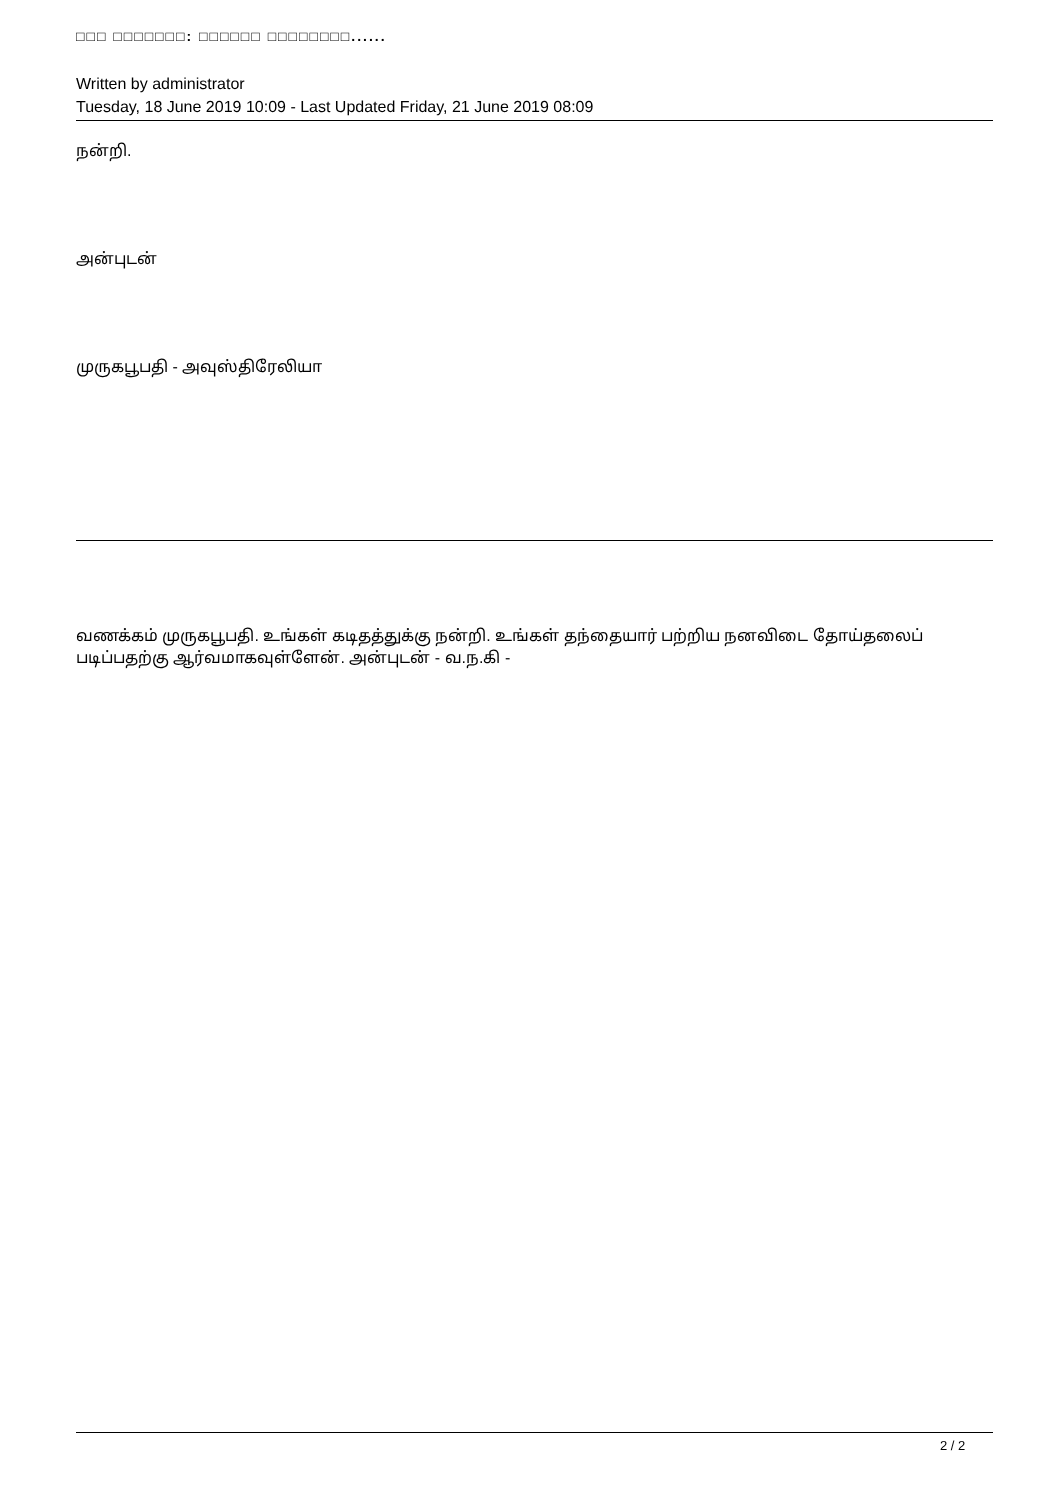□□□ □□□□□□□: □□□□□□ □□□□□□□□......
Written by administrator
Tuesday, 18 June 2019 10:09 - Last Updated Friday, 21 June 2019 08:09
நன்றி.
அன்புடன்
முருகபூபதி - அவுஸ்திரேலியா
வணக்கம் முருகபூபதி. உங்கள் கடிதத்துக்கு நன்றி. உங்கள் தந்தையார் பற்றிய நனவிடை தோய்தலைப் படிப்பதற்கு ஆர்வமாகவுள்ளேன். அன்புடன் - வ.ந.கி -
2 / 2